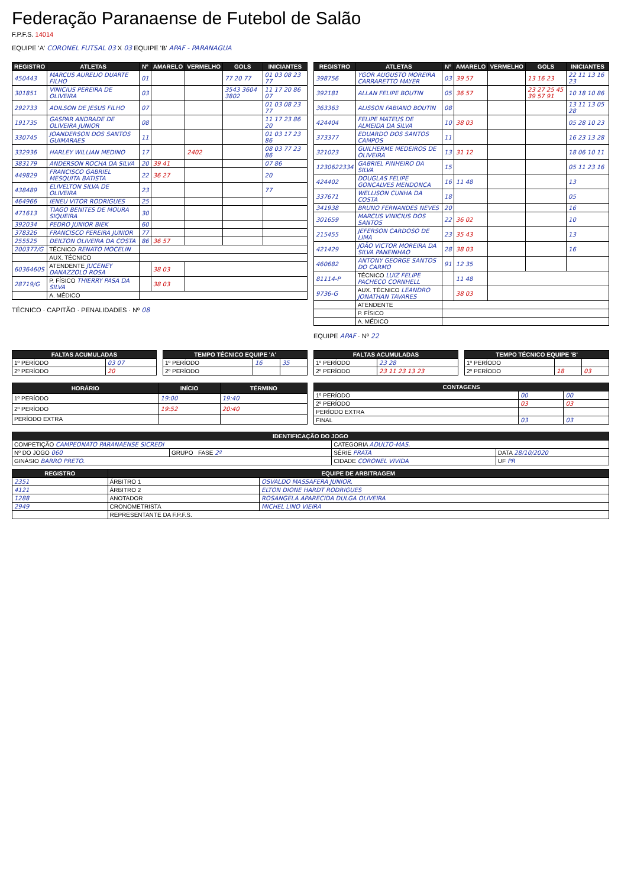Federação Paranaense de Futebol de Salão
F.P.F.S. 14014
EQUIPE 'A' CORONEL FUTSAL 03 X 03 EQUIPE 'B' APAF - PARANAGUA
| REGISTRO | ATLETAS | Nº | AMARELO | VERMELHO | GOLS | INICIANTES |
| --- | --- | --- | --- | --- | --- | --- |
| 450443 | MARCUS AURELIO DUARTE FILHO | 01 | | | 77 20 77 | 01 03 08 23 77 |
| 301851 | VINICIUS PEREIRA DE OLIVEIRA | 03 | | | 3543 3604 3802 | 11 17 20 86 07 |
| 292733 | ADILSON DE JESUS FILHO | 07 | | | | 01 03 08 23 77 |
| 191735 | GASPAR ANDRADE DE OLIVEIRA JUNIOR | 08 | | | | 11 17 23 86 20 |
| 330745 | JOANDERSON DOS SANTOS GUIMARAES | 11 | | | | 01 03 17 23 86 |
| 332936 | HARLEY WILLIAN MEDINO | 17 | | 2402 | | 08 03 77 23 86 |
| 383179 | ANDERSON ROCHA DA SILVA | 20 | 39 41 | | | 07 86 |
| 449829 | FRANCISCO GABRIEL MESQUITA BATISTA | 22 | 36 27 | | | 20 |
| 438489 | ELIVELTON SILVA DE OLIVEIRA | 23 | | | | 77 |
| 464966 | IENEU VITOR RODRIGUES | 25 | | | | |
| 471613 | TIAGO BENITES DE MOURA SIQUEIRA | 30 | | | | |
| 392034 | PEDRO JUNIOR BIEK | 60 | | | | |
| 378326 | FRANCISCO PEREIRA JUNIOR | 77 | | | | |
| 255525 | DEILTON OLIVEIRA DA COSTA | 86 | 36 57 | | | |
| 200377/G | TÉCNICO RENATO MOCELIN | | | | | |
| | AUX. TÉCNICO | | | | | |
| 6036460S | ATENDENTE JUCENEY DANAZZOLO ROSA | | 38 03 | | | |
| 28719/G | P. FÍSICO THIERRY PASA DA SILVA | | 38 03 | | | |
| | A. MÉDICO | | | | | |
TÉCNICO · CAPITÃO · PENALIDADES · Nº 08
| REGISTRO | ATLETAS | Nº | AMARELO | VERMELHO | GOLS | INICIANTES |
| --- | --- | --- | --- | --- | --- | --- |
| 398756 | YGOR AUGUSTO MOREIRA CARRARETTO MAYER | 03 | 39 57 | | 13 16 23 | 22 11 13 16 23 |
| 392181 | ALLAN FELIPE BOUTIN | 05 | 36 57 | | 23 27 25 45 39 57 91 | 10 18 10 86 |
| 363363 | ALISSON FABIANO BOUTIN | 08 | | | | 13 11 13 05 28 |
| 424404 | FELIPE MATEUS DE ALMEIDA DA SILVA | 10 | 38 03 | | | 05 28 10 23 |
| 373377 | EDUARDO DOS SANTOS CAMPOS | 11 | | | | 16 23 13 28 |
| 321023 | GUILHERME MEDEIROS DE OLIVEIRA | 13 | 31 12 | | | 18 06 10 11 |
| 1230622334 | GABRIEL PINHEIRO DA SILVA | 15 | | | | 05 11 23 16 |
| 424402 | DOUGLAS FELIPE GONCALVES MENDONCA | 16 | 11 48 | | | 13 |
| 337671 | WELLISON CUNHA DA COSTA | 18 | | | | 05 |
| 341938 | BRUNO FERNANDES NEVES | 20 | | | | 16 |
| 301659 | MARCUS VINICIUS DOS SANTOS | 22 | 36 02 | | | 10 |
| 215455 | JEFERSON CARDOSO DE LIMA | 23 | 35 43 | | | 13 |
| 421429 | JOÃO VICTOR MOREIRA DA SILVA PANEINHAO | 28 | 38 03 | | | 16 |
| 460682 | ANTONY GEORGE SANTOS DO CARMO | 91 | 12 35 | | | |
| 81114-P | TÉCNICO LUIZ FELIPE PACHECO CORNHELL | | 11 48 | | | |
| 9736-G | AUX. TÉCNICO LEANDRO JONATHAN TAVARES | | 38 03 | | | |
| | ATENDENTE | | | | | |
| | P. FÍSICO | | | | | |
| | A. MÉDICO | | | | | |
EQUIPE APAF · Nº 22
| FALTAS ACUMULADAS | |
| --- | --- |
| 1º PERÍODO | 03 07 |
| 2º PERÍODO | 20 |
| TEMPO TÉCNICO EQUIPE 'A' | | |
| --- | --- | --- |
| 1º PERÍODO | 16 | 35 |
| 2º PERÍODO | | |
| FALTAS ACUMULADAS | |
| --- | --- |
| 1º PERÍODO | 23 28 |
| 2º PERÍODO | 23 11 23 13 23 |
| TEMPO TÉCNICO EQUIPE 'B' | | |
| --- | --- | --- |
| 1º PERÍODO | | |
| 2º PERÍODO | 18 | 03 |
| HORÁRIO | INÍCIO | TÉRMINO |
| --- | --- | --- |
| 1º PERÍODO | 19:00 | 19:40 |
| 2º PERÍODO | 19:52 | 20:40 |
| PERÍODO EXTRA | | |
| CONTAGENS | | |
| --- | --- | --- |
| 1º PERÍODO | 00 | 00 |
| 2º PERÍODO | 03 | 03 |
| PERÍODO EXTRA | | |
| FINAL | 03 | 03 |
| IDENTIFICAÇÃO DO JOGO | | | |
| --- | --- | --- | --- |
| COMPETIÇÃO CAMPEONATO PARANAENSE SICREDI | | CATEGORIA ADULTO-MAS. | |
| Nº DO JOGO 060 | GRUPO FASE 2º | SÉRIE PRATA | DATA 28/10/2020 |
| GINÁSIO BARRO PRETO. | | CIDADE CORONEL VIVIDA | UF PR |
| REGISTRO | EQUIPE DE ARBITRAGEM | |
| --- | --- | --- |
| 2351 | ÁRBITRO 1 | OSVALDO MASSAFERA JUNIOR. |
| 4121 | ÁRBITRO 2 | ELTON DIONE HARDT RODRIGUES |
| 1288 | ANOTADOR | ROSANGELA APARECIDA DULGA OLIVEIRA |
| 2949 | CRONOMETRISTA | MICHEL LINO VIEIRA |
| | REPRESENTANTE DA F.P.F.S. | |